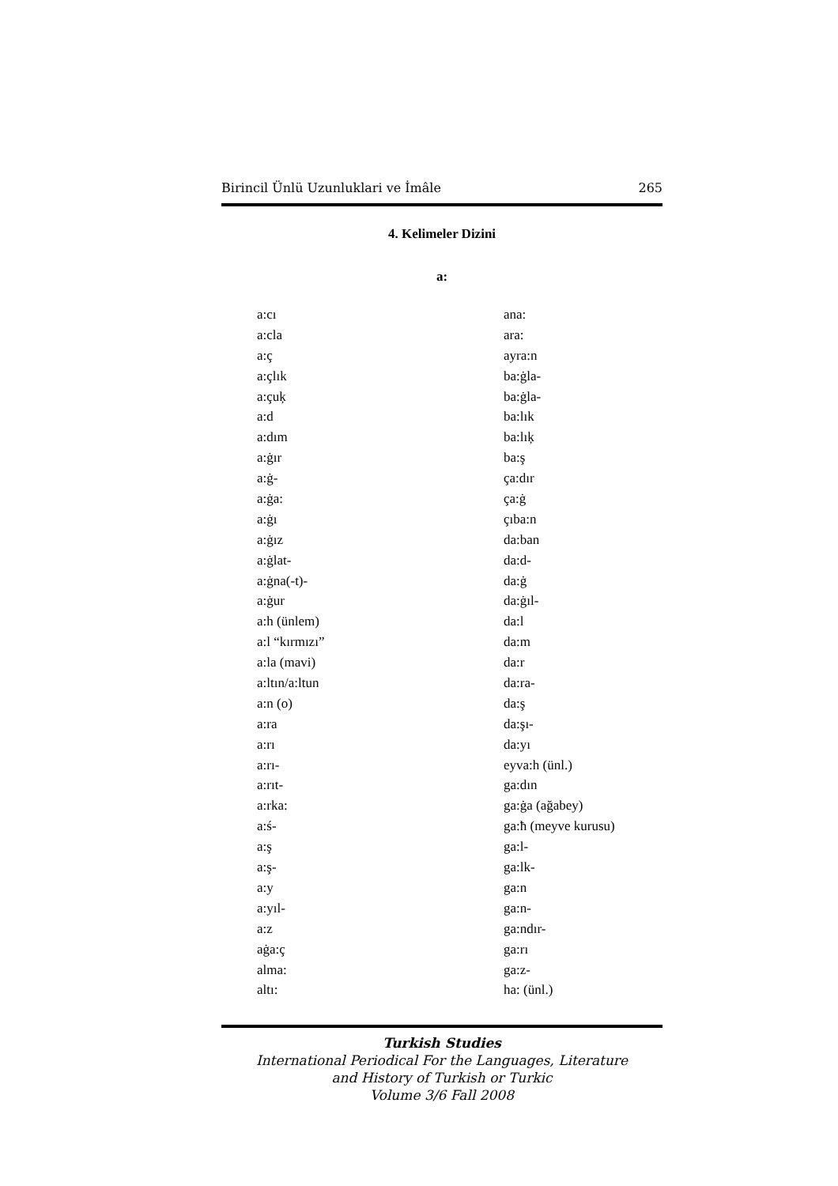Birincil Ünlü Uzunluklari ve İmâle 265
4. Kelimeler Dizini
a:
| a:cı | ana: |
| a:cla | ara: |
| a:ç | ayra:n |
| a:çlık | ba:ġla- |
| a:çuķ | ba:ġla- |
| a:d | ba:lık |
| a:dım | ba:lıķ |
| a:ġır | ba:ş |
| a:ġ- | ça:dır |
| a:ġa: | ça:ġ |
| a:ġı | çıba:n |
| a:ġız | da:ban |
| a:ġlat- | da:d- |
| a:ġna(-t)- | da:ġ |
| a:ġur | da:ġıl- |
| a:h (ünlem) | da:l |
| a:l “kırmızı” | da:m |
| a:la (mavi) | da:r |
| a:ltın/a:ltun | da:ra- |
| a:n (o) | da:ş |
| a:ra | da:şı- |
| a:rı | da:yı |
| a:rı- | eyva:h (ünl.) |
| a:rıt- | ga:dın |
| a:rka: | ga:ġa (ağabey) |
| a:ś- | ga:ħ (meyve kurusu) |
| a:ş | ga:l- |
| a:ş- | ga:lk- |
| a:y | ga:n |
| a:yıl- | ga:n- |
| a:z | ga:ndır- |
| aġa:ç | ga:rı |
| alma: | ga:z- |
| altı: | ha: (ünl.) |
Turkish Studies
International Periodical For the Languages, Literature
and History of Turkish or Turkic
Volume 3/6 Fall 2008